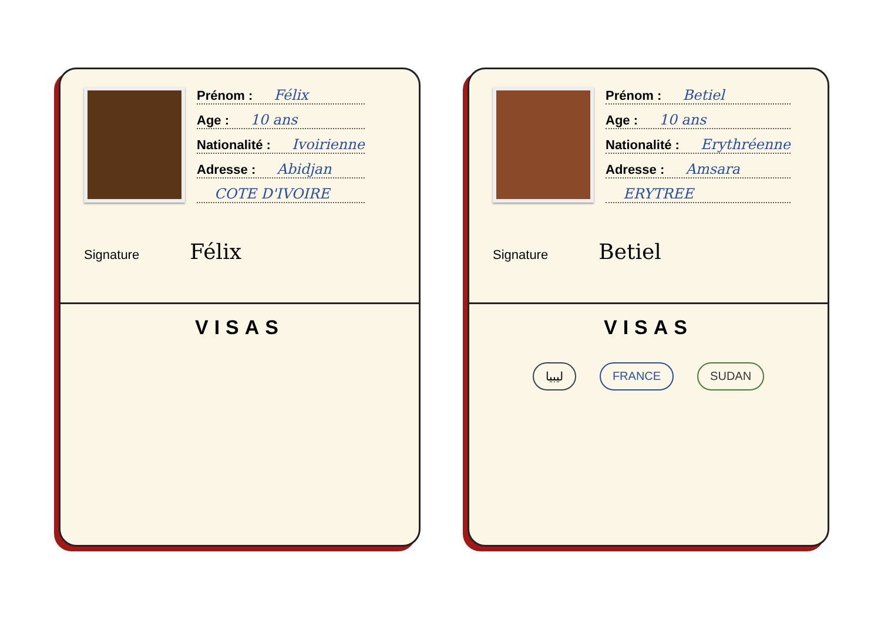Prénom : Félix
Age : 10 ans
Nationalité : Ivoirienne
Adresse : Abidjan
COTE D'IVOIRE
Signature Félix
VISAS
Prénom : Betiel
Age : 10 ans
Nationalité : Erythréenne
Adresse : Amsara
ERYTREE
Signature Betiel
VISAS
ليبيا FRANCE SUDAN